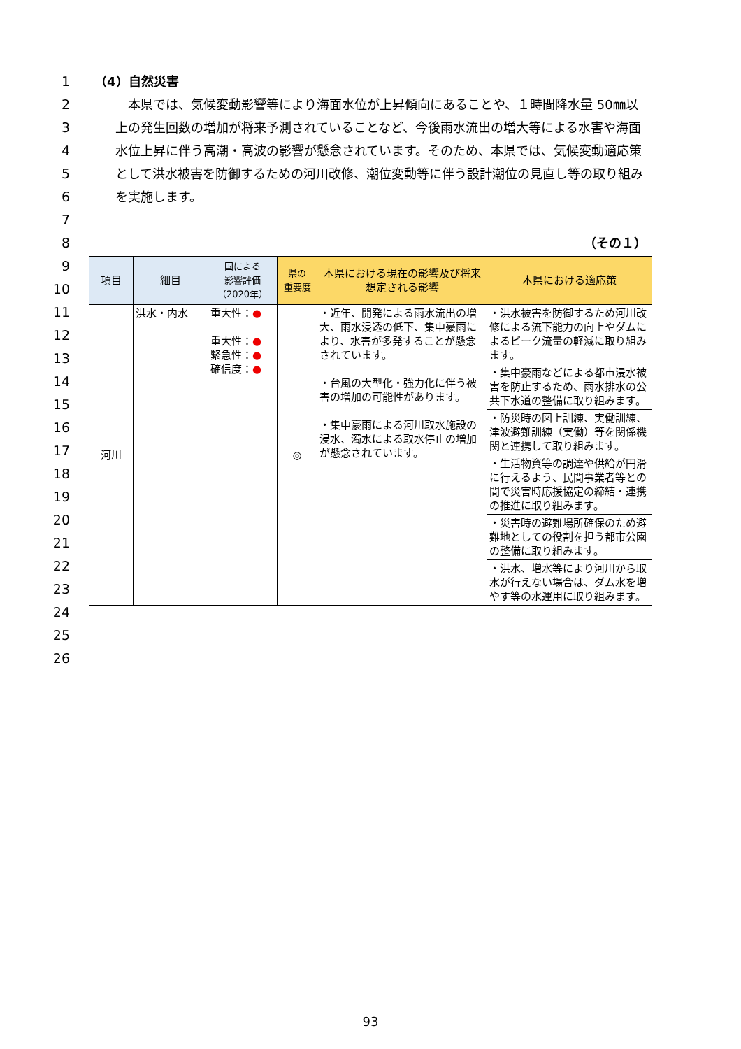1
2
3
4
5
6
7
8
9
10
11
12
13
14
15
16
17
18
19
20
21
22
23
24
25
26
（4）自然災害
　本県では、気候変動影響等により海面水位が上昇傾向にあることや、１時間降水量 50㎜以上の発生回数の増加が将来予測されていることなど、今後雨水流出の増大等による水害や海面水位上昇に伴う高潮・高波の影響が懸念されています。そのため、本県では、気候変動適応策として洪水被害を防御するための河川改修、潮位変動等に伴う設計潮位の見直し等の取り組みを実施します。
（その１）
| 項目 | 細目 | 国による 影響評価 （2020年） | 県の 重要度 | 本県における現在の影響及び将来想定される影響 | 本県における適応策 |
| --- | --- | --- | --- | --- | --- |
| 河川 | 洪水・内水 | 重大性： ● 重大性： ● 緊急性： ● 確信度： ● | ◎ | ・近年、開発による雨水流出の増大、雨水浸透の低下、集中豪雨により、水害が多発することが懸念されています。 ・台風の大型化・強力化に伴う被害の増加の可能性があります。 ・集中豪雨による河川取水施設の浸水、濁水による取水停止の増加が懸念されています。 | ・洪水被害を防御するため河川改修による流下能力の向上やダムによるピーク流量の軽減に取り組みます。 |
| | | | | | ・集中豪雨などによる都市浸水被害を防止するため、雨水排水の公共下水道の整備に取り組みます。 |
| | | | | | ・防災時の図上訓練、実働訓練、津波避難訓練（実働）等を関係機関と連携して取り組みます。 |
| | | | | | ・生活物資等の調達や供給が円滑に行えるよう、民間事業者等との間で災害時応援協定の締結・連携の推進に取り組みます。 |
| | | | | | ・災害時の避難場所確保のため避難地としての役割を担う都市公園の整備に取り組みます。 |
| | | | | | ・洪水、増水等により河川から取水が行えない場合は、ダム水を増やす等の水運用に取り組みます。 |
93